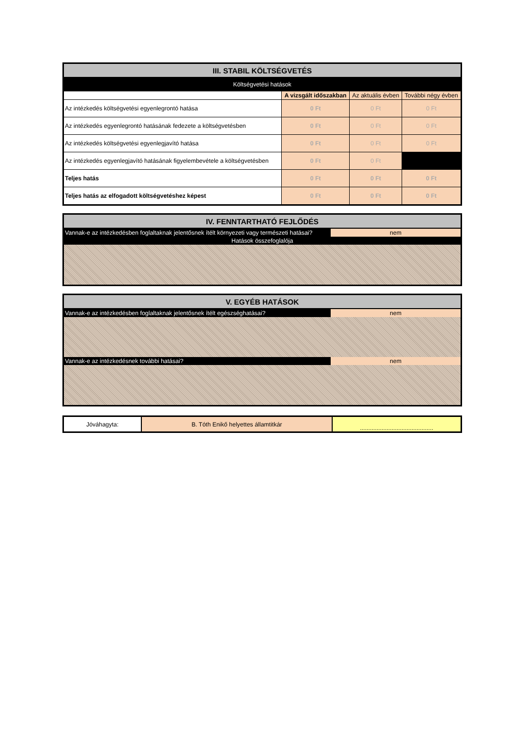| III. STABIL KÖLTSÉGVETÉS | | | |
| Költségvetési hatások | | | |
| | A vizsgált időszakban | Az aktuális évben | További négy évben |
| Az intézkedés költségvetési egyenlegrontó hatása | 0 Ft | 0 Ft | 0 Ft |
| Az intézkedés egyenlegrontó hatásának fedezete a költségvetésben | 0 Ft | 0 Ft | 0 Ft |
| Az intézkedés költségvetési egyenlegjavító hatása | 0 Ft | 0 Ft | 0 Ft |
| Az intézkedés egyenlegjavító hatásának figyelembevétele a költségvetésben | 0 Ft | 0 Ft | |
| Teljes hatás | 0 Ft | 0 Ft | 0 Ft |
| Teljes hatás az elfogadott költségvetéshez képest | 0 Ft | 0 Ft | 0 Ft |
| IV. FENNTARTHATÓ FEJLŐDÉS | |
| Vannak-e az intézkedésben foglaltaknak jelentősnek ítélt környezeti vagy természeti hatásai? | nem |
| Hatások összefoglalója | |
| V. EGYÉB HATÁSOK | |
| Vannak-e az intézkedésben foglaltaknak jelentősnek ítélt egészséghatásai? | nem |
| Vannak-e az intézkedésnek további hatásai? | nem |
| Jóváhagyta: | B. Tóth Enikő helyettes államtitkár | ............................................ |